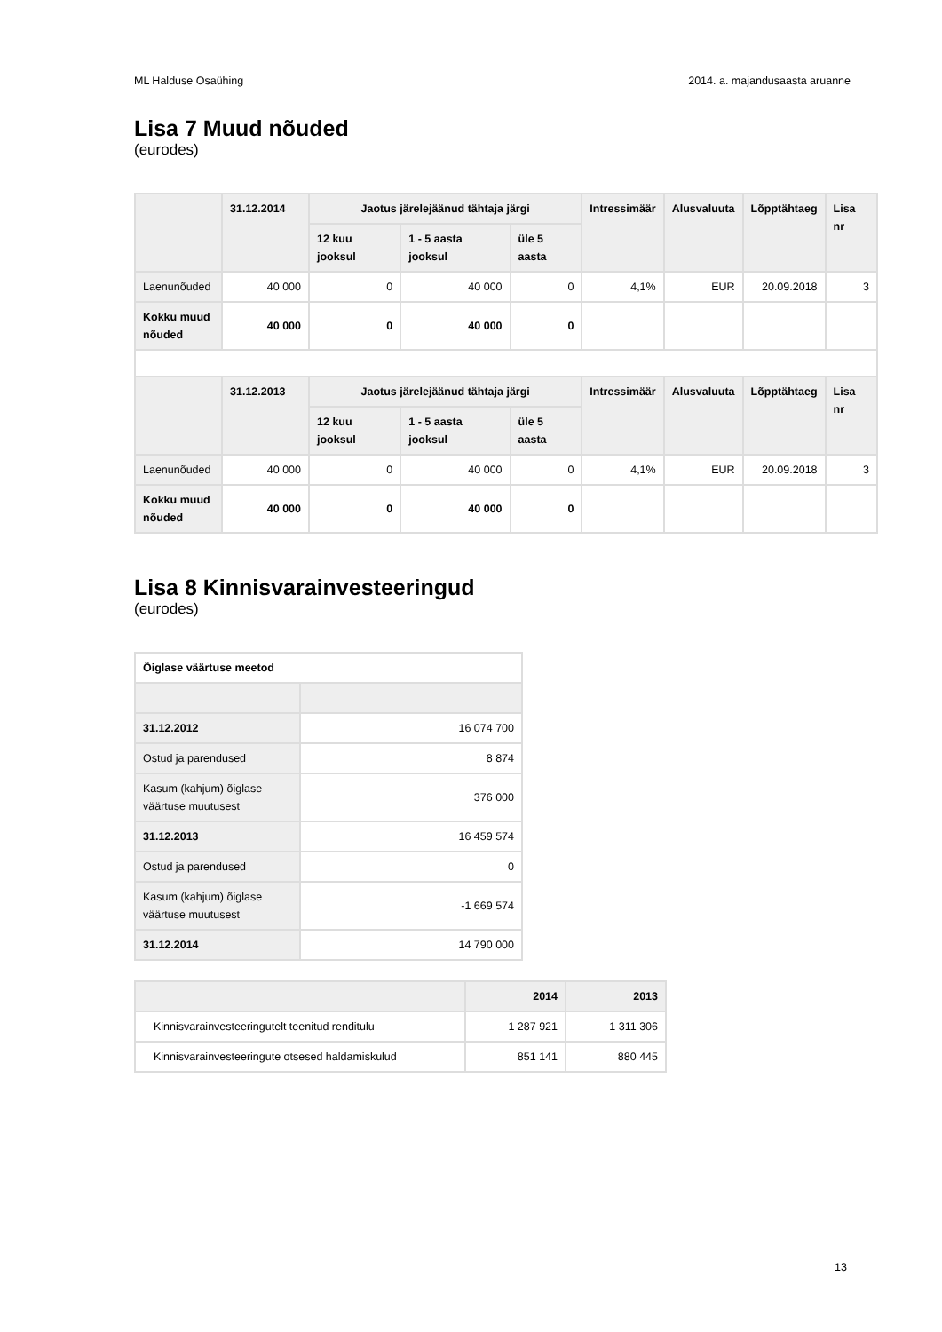ML Halduse Osaühing 2014. a. majandusaasta aruanne
Lisa 7 Muud nõuded
(eurodes)
| | 31.12.2014 | Jaotus järelejäänud tähtaja järgi | | | Intressimäär | Alusvaluuta | Lõpptähtaeg | Lisa nr |
| --- | --- | --- | --- | --- | --- | --- | --- | --- |
| | | 12 kuu jooksul | 1 - 5 aasta jooksul | üle 5 aasta | | | | |
| Laenunõuded | 40 000 | 0 | 40 000 | 0 | 4,1% | EUR | 20.09.2018 | 3 |
| Kokku muud nõuded | 40 000 | 0 | 40 000 | 0 | | | | |
| | 31.12.2013 | Jaotus järelejäänud tähtaja järgi | | | Intressimäär | Alusvaluuta | Lõpptähtaeg | Lisa nr |
| | | 12 kuu jooksul | 1 - 5 aasta jooksul | üle 5 aasta | | | | |
| Laenunõuded | 40 000 | 0 | 40 000 | 0 | 4,1% | EUR | 20.09.2018 | 3 |
| Kokku muud nõuded | 40 000 | 0 | 40 000 | 0 | | | | |
Lisa 8 Kinnisvarainvesteeringud
(eurodes)
| Õiglase väärtuse meetod | |
| 31.12.2012 | 16 074 700 |
| Ostud ja parendused | 8 874 |
| Kasum (kahjum) õiglase väärtuse muutusest | 376 000 |
| 31.12.2013 | 16 459 574 |
| Ostud ja parendused | 0 |
| Kasum (kahjum) õiglase väärtuse muutusest | -1 669 574 |
| 31.12.2014 | 14 790 000 |
| | 2014 | 2013 |
| --- | --- | --- |
| Kinnisvarainvesteeringutelt teenitud renditulu | 1 287 921 | 1 311 306 |
| Kinnisvarainvesteeringute otsesed haldamiskulud | 851 141 | 880 445 |
13